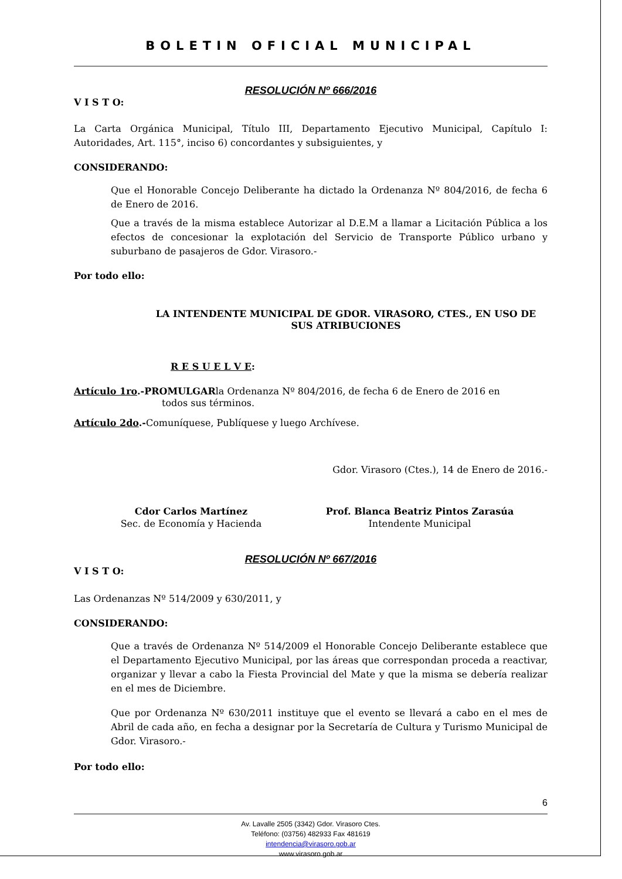BOLETIN OFICIAL MUNICIPAL
RESOLUCIÓN Nº 666/2016
V I S T O:
La Carta Orgánica Municipal, Título III, Departamento Ejecutivo Municipal, Capítulo I: Autoridades, Art. 115°, inciso 6) concordantes y subsiguientes, y
CONSIDERANDO:
Que el Honorable Concejo Deliberante ha dictado la Ordenanza Nº 804/2016, de fecha 6 de Enero de 2016.
Que a través de la misma establece Autorizar al D.E.M a llamar a Licitación Pública a los efectos de concesionar la explotación del Servicio de Transporte Público urbano y suburbano de pasajeros de Gdor. Virasoro.-
Por todo ello:
LA INTENDENTE MUNICIPAL DE GDOR. VIRASORO, CTES., EN USO DE SUS ATRIBUCIONES
R E S U E L V E:
Artículo 1ro.-PROMULGARla Ordenanza Nº 804/2016, de fecha 6 de Enero de 2016 en
todos sus términos.
Artículo 2do.-Comuníquese, Publíquese y luego Archívese.
Gdor. Virasoro (Ctes.), 14 de Enero de 2016.-
Cdor Carlos Martínez
Sec. de Economía y Hacienda
Prof. Blanca Beatriz Pintos Zarasúa
Intendente Municipal
RESOLUCIÓN Nº 667/2016
V I S T O:
Las Ordenanzas Nº 514/2009 y 630/2011, y
CONSIDERANDO:
Que a través de Ordenanza Nº 514/2009 el Honorable Concejo Deliberante establece que el Departamento Ejecutivo Municipal, por las áreas que correspondan proceda a reactivar, organizar y llevar a cabo la Fiesta Provincial del Mate y que la misma se debería realizar en el mes de Diciembre.
Que por Ordenanza Nº 630/2011 instituye que el evento se llevará a cabo en el mes de Abril de cada año, en fecha a designar por la Secretaría de Cultura y Turismo Municipal de Gdor. Virasoro.-
Por todo ello:
6
Av. Lavalle 2505 (3342) Gdor. Virasoro Ctes.
Teléfono: (03756) 482933 Fax 481619
intendencia@virasoro.gob.ar
www.virasoro.gob.ar